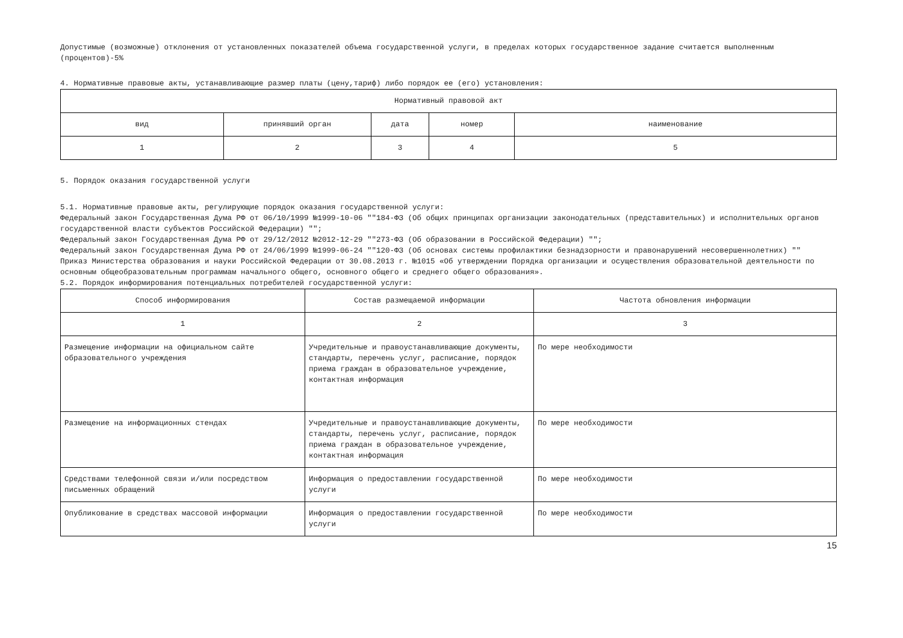Допустимые (возможные) отклонения от установленных показателей объема государственной услуги, в пределах которых государственное задание считается выполненным (процентов)-5%
4. Нормативные правовые акты, устанавливающие размер платы (цену,тариф) либо порядок ее (его) установления:
| Нормативный правовой акт | | | | |
| --- | --- | --- | --- | --- |
| вид | принявший орган | дата | номер | наименование |
| 1 | 2 | 3 | 4 | 5 |
5. Порядок оказания государственной услуги
5.1. Нормативные правовые акты, регулирующие порядок оказания государственной услуги:
Федеральный закон Государственная Дума РФ от 06/10/1999 №1999-10-06 ""184-ФЗ (Об общих принципах организации законодательных (представительных) и исполнительных органов государственной власти субъектов Российской Федерации) "";
Федеральный закон Государственная Дума РФ от 29/12/2012 №2012-12-29 ""273-ФЗ (Об образовании в Российской Федерации) "";
Федеральный закон Государственная Дума РФ от 24/06/1999 №1999-06-24 ""120-ФЗ (Об основах системы профилактики безнадзорности и правонарушений несовершеннолетних) ""
Приказ Министерства образования и науки Российской Федерации от 30.08.2013 г. №1015 «Об утверждении Порядка организации и осуществления образовательной деятельности по основным общеобразовательным программам начального общего, основного общего и среднего общего образования».
5.2. Порядок информирования потенциальных потребителей государственной услуги:
| Способ информирования | Состав размещаемой информации | Частота обновления информации |
| --- | --- | --- |
| 1 | 2 | 3 |
| Размещение информации на официальном сайте образовательного учреждения | Учредительные и правоустанавливающие документы, стандарты, перечень услуг, расписание, порядок приема граждан в образовательное учреждение, контактная информация | По мере необходимости |
| Размещение на информационных стендах | Учредительные и правоустанавливающие документы, стандарты, перечень услуг, расписание, порядок приема граждан в образовательное учреждение, контактная информация | По мере необходимости |
| Средствами телефонной связи и/или посредством письменных обращений | Информация о предоставлении государственной услуги | По мере необходимости |
| Опубликование в средствах массовой информации | Информация о предоставлении государственной услуги | По мере необходимости |
15